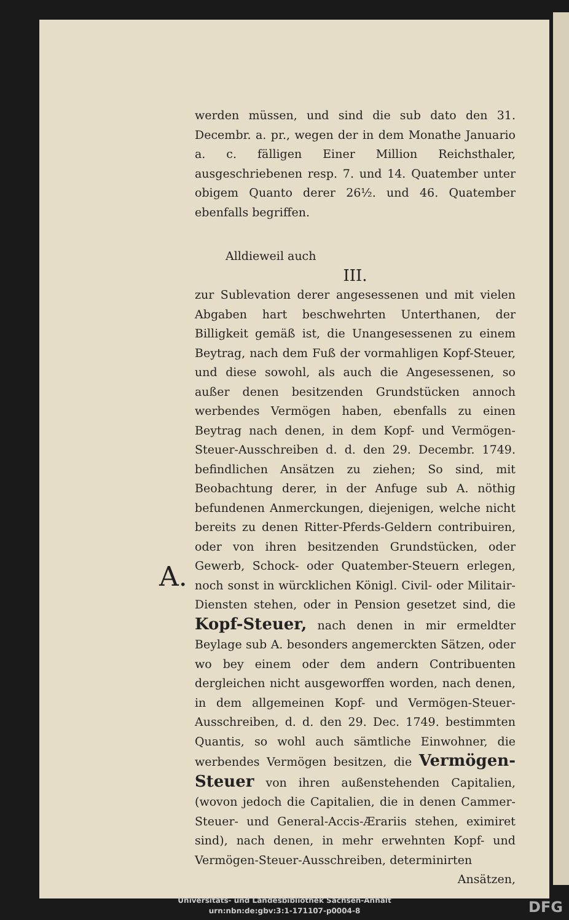A.
werden müssen, und sind die sub dato den 31. Decembr. a. pr., wegen der in dem Monathe Januario a. c. fälligen Einer Million Reichsthaler, ausgeschriebenen resp. 7. und 14. Quatember unter obigem Quanto derer 26½. und 46. Quatember ebenfalls begriffen.
Alldieweil auch
III.
zur Sublevation derer angesessenen und mit vielen Abgaben hart beschwehrten Unterthanen, der Billigkeit gemäß ist, die Unangesessenen zu einem Beytrag, nach dem Fuß der vormahligen Kopf-Steuer, und diese sowohl, als auch die Angesessenen, so außer denen besitzenden Grundstücken annoch werbendes Vermögen haben, ebenfalls zu einen Beytrag nach denen, in dem Kopf- und Vermögen-Steuer-Ausschreiben d. d. den 29. Decembr. 1749. befindlichen Ansätzen zu ziehen; So sind, mit Beobachtung derer, in der Anfuge sub A. nöthig befundenen Anmerckungen, diejenigen, welche nicht bereits zu denen Ritter-Pferds-Geldern contribuiren, oder von ihren besitzenden Grundstücken, oder Gewerb, Schock- oder Quatember-Steuern erlegen, noch sonst in würcklichen Königl. Civil- oder Militair-Diensten stehen, oder in Pension gesetzet sind, die Kopf-Steuer, nach denen in mir ermeldter Beylage sub A. besonders angemerckten Sätzen, oder wo bey einem oder dem andern Contribuenten dergleichen nicht ausgeworffen worden, nach denen, in dem allgemeinen Kopf- und Vermögen-Steuer-Ausschreiben, d. d. den 29. Dec. 1749. bestimmten Quantis, so wohl auch sämtliche Einwohner, die werbendes Vermögen besitzen, die Vermögen-Steuer von ihren außenstehenden Capitalien, (wovon jedoch die Capitalien, die in denen Cammer-Steuer- und General-Accis-Ærariis stehen, eximiret sind), nach denen, in mehr erwehnten Kopf- und Vermögen-Steuer-Ausschreiben, determinirten
Ansätzen,
Universitäts- und Landesbibliothek Sachsen-Anhalt
urn:nbn:de:gbv:3:1-171107-p0004-8
DFG